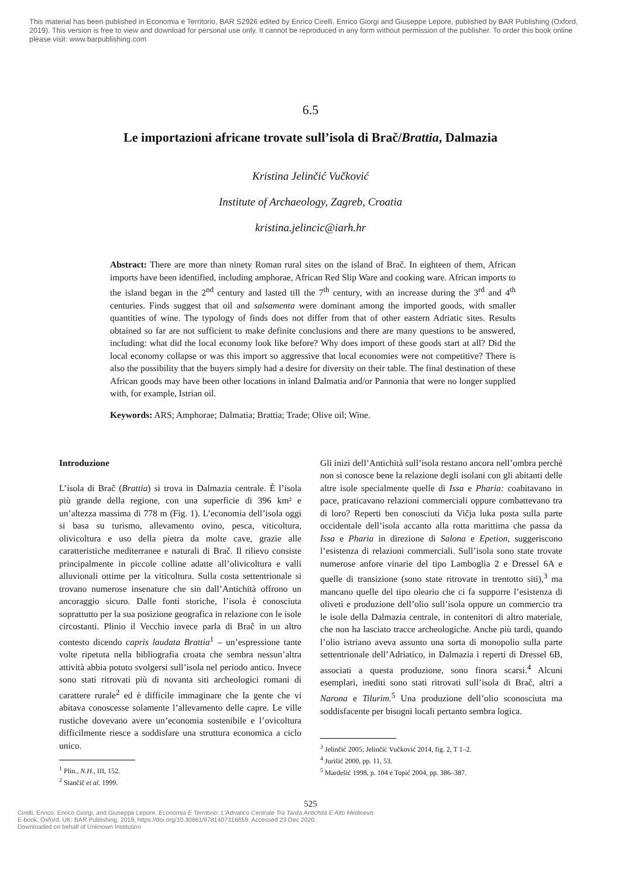This material has been published in Economia e Territorio, BAR S2926 edited by Enrico Cirelli, Enrico Giorgi and Giuseppe Lepore, published by BAR Publishing (Oxford, 2019). This version is free to view and download for personal use only. It cannot be reproduced in any form without permission of the publisher. To order this book online please visit: www.barpublishing.com
6.5
Le importazioni africane trovate sull’isola di Brač/Brattia, Dalmazia
Kristina Jelinčić Vučković
Institute of Archaeology, Zagreb, Croatia
kristina.jelincic@iarh.hr
Abstract: There are more than ninety Roman rural sites on the island of Brač. In eighteen of them, African imports have been identified, including amphorae, African Red Slip Ware and cooking ware. African imports to the island began in the 2<sup>nd</sup> century and lasted till the 7<sup>th</sup> century, with an increase during the 3<sup>rd</sup> and 4<sup>th</sup> centuries. Finds suggest that oil and salsamenta were dominant among the imported goods, with smaller quantities of wine. The typology of finds does not differ from that of other eastern Adriatic sites. Results obtained so far are not sufficient to make definite conclusions and there are many questions to be answered, including: what did the local economy look like before? Why does import of these goods start at all? Did the local economy collapse or was this import so aggressive that local economies were not competitive? There is also the possibility that the buyers simply had a desire for diversity on their table. The final destination of these African goods may have been other locations in inland Dalmatia and/or Pannonia that were no longer supplied with, for example, Istrian oil.
Keywords: ARS; Amphorae; Dalmatia; Brattia; Trade; Olive oil; Wine.
Introduzione
L’isola di Brač (Brattia) si trova in Dalmazia centrale. È l’isola più grande della regione, con una superficie di 396 km² e un’altezza massima di 778 m (Fig. 1). L’economia dell’isola oggi si basa su turismo, allevamento ovino, pesca, viticoltura, olivicoltura e uso della pietra da molte cave, grazie alle caratteristiche mediterranee e naturali di Brač. Il rilievo consiste principalmente in piccole colline adatte all’olivicoltura e valli alluvionali ottime per la viticoltura. Sulla costa settentrionale si trovano numerose insenature che sin dall’Antichità offrono un ancoraggio sicuro. Dalle fonti storiche, l’isola è conosciuta soprattutto per la sua posizione geografica in relazione con le isole circostanti. Plinio il Vecchio invece parla di Brač in un altro contesto dicendo capris laudata Brattia<sup>1</sup> – un’espressione tante volte ripetuta nella bibliografia croata che sembra nessun’altra attività abbia potuto svolgersi sull’isola nel periodo antico. Invece sono stati ritrovati più di novanta siti archeologici romani di carattere rurale<sup>2</sup> ed è difficile immaginare che la gente che vi abitava conoscesse solamente l’allevamento delle capre. Le ville rustiche dovevano avere un’economia sostenibile e l’ovicoltura difficilmente riesce a soddisfare una struttura economica a ciclo unico.
<sup>1</sup> Plin., N.H., III, 152.
<sup>2</sup> Stančič et al. 1999.
Gli inizi dell’Antichità sull’isola restano ancora nell’ombra perché non si conosce bene la relazione degli isolani con gli abitanti delle altre isole specialmente quelle di Issa e Pharia: coabitavano in pace, praticavano relazioni commerciali oppure combattevano tra di loro? Reperti ben conosciuti da Vičja luka posta sulla parte occidentale dell’isola accanto alla rotta marittima che passa da Issa e Pharia in direzione di Salona e Epetion, suggeriscono l’esistenza di relazioni commerciali. Sull’isola sono state trovate numerose anfore vinarie del tipo Lamboglia 2 e Dressel 6A e quelle di transizione (sono state ritrovate in trentotto siti),<sup>3</sup> ma mancano quelle del tipo oleario che ci fa supporre l’esistenza di oliveti e produzione dell’olio sull’isola oppure un commercio tra le isole della Dalmazia centrale, in contenitori di altro materiale, che non ha lasciato tracce archeologiche. Anche più tardi, quando l’olio istriano aveva assunto una sorta di monopolio sulla parte settentrionale dell’Adriatico, in Dalmazia i reperti di Dressel 6B, associati a questa produzione, sono finora scarsi.<sup>4</sup> Alcuni esemplari, inediti sono stati ritrovati sull’isola di Brač, altri a Narona e Tilurim.<sup>5</sup> Una produzione dell’olio sconosciuta ma soddisfacente per bisogni locali pertanto sembra logica.
<sup>3</sup> Jelinčić 2005; Jelinčić Vučković 2014, fig. 2, T 1–2.
<sup>4</sup> Jurišić 2000, pp. 11, 53.
<sup>5</sup> Mardešić 1998, p. 104 e Topić 2004, pp. 386–387.
525
Cirelli, Enrico, Enrico Giorgi, and Giuseppe Lepore. Economia E Territorio: L'Adriatico Centrale Tra Tarda Antichità E Alto Medioevo.
E-book, Oxford, UK: BAR Publishing, 2019, https://doi.org/10.30861/9781407316659. Accessed 23 Dec 2020.
Downloaded on behalf of Unknown Institution